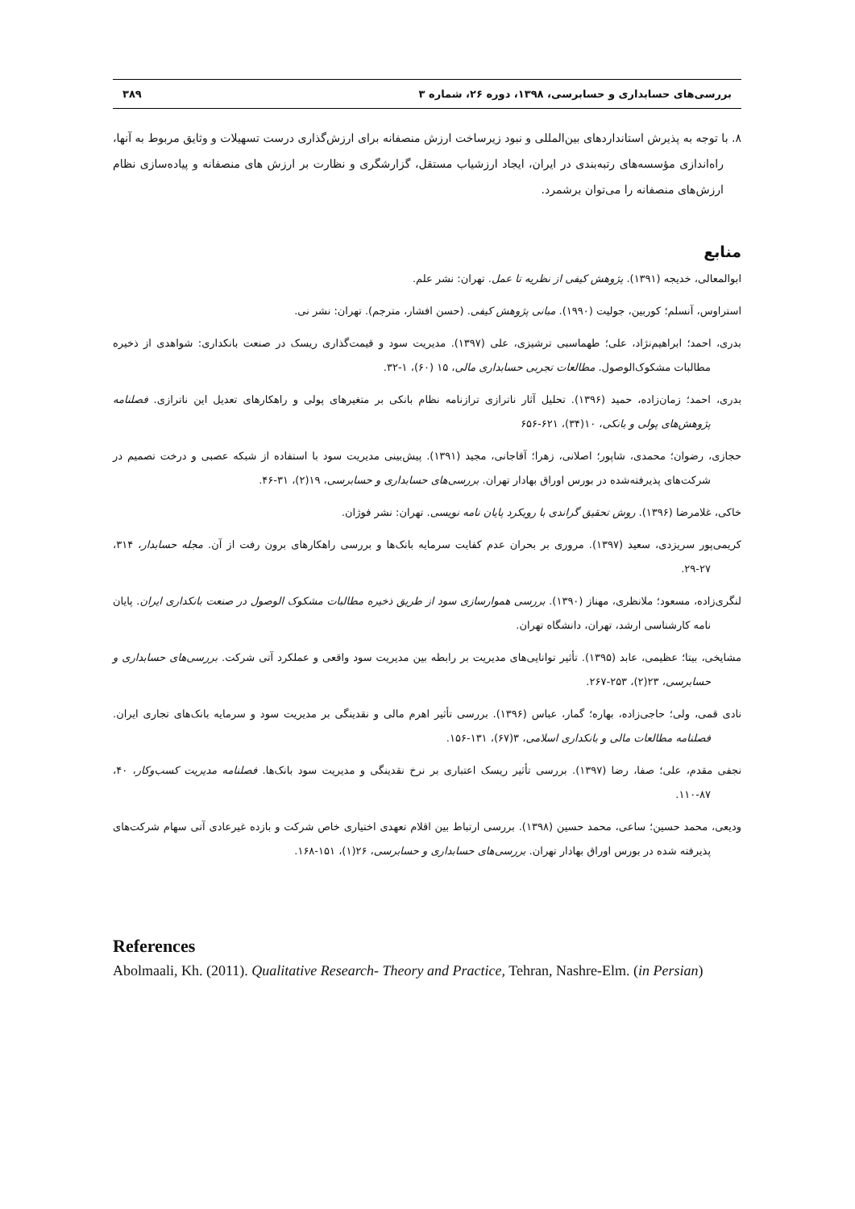بررسی‌های حسابداری و حسابرسی، ۱۳۹۸، دوره ۲۶، شماره ۳ ۳۸۹
۸. با توجه به پذیرش استانداردهای بین‌المللی و نبود زیرساخت ارزش منصفانه برای ارزش‌گذاری درست تسهیلات و وثایق مربوط به آنها، راه‌اندازی مؤسسه‌های رتبه‌بندی در ایران، ایجاد ارزشیاب مستقل، گزارشگری و نظارت بر ارزش های منصفانه و پیاده‌سازی نظام ارزش‌های منصفانه را می‌توان برشمرد.
منابع
ابوالمعالی، خدیجه (۱۳۹۱). پژوهش کیفی از نظریه تا عمل. تهران: نشر علم.
استراوس، آنسلم؛ کوربین، جولیت (۱۹۹۰). مبانی پژوهش کیفی. (حسن افشار، مترجم). تهران: نشر نی.
بدری، احمد؛ ابراهیم‌نژاد، علی؛ طهماسبی ترشیزی، علی (۱۳۹۷). مدیریت سود و قیمت‌گذاری ریسک در صنعت بانکداری: شواهدی از ذخیره مطالبات مشکوک‌الوصول. مطالعات تجربی حسابداری مالی، ۱۵ (۶۰)، ۱-۳۲.
بدری، احمد؛ زمان‌زاده، حمید (۱۳۹۶). تحلیل آثار ناترازی ترازنامه نظام بانکی بر متغیرهای پولی و راهکارهای تعدیل این ناترازی. فصلنامه پژوهش‌های پولی و بانکی، ۱۰(۳۴)، ۶۲۱-۶۵۶
حجازی، رضوان؛ محمدی، شاپور؛ اصلانی، زهرا؛ آقاجانی، مجید (۱۳۹۱). پیش‌بینی مدیریت سود با استفاده از شبکه عصبی و درخت تصمیم در شرکت‌های پذیرفته‌شده در بورس اوراق بهادار تهران. بررسی‌های حسابداری و حسابرسی، ۱۹(۲)، ۳۱-۴۶.
خاکی، غلامرضا (۱۳۹۶). روش تحقیق گراندی با رویکرد پایان نامه نویسی. تهران: نشر فوژان.
کریمی‌پور سریزدی، سعید (۱۳۹۷). مروری بر بحران عدم کفایت سرمایه بانک‌ها و بررسی راهکارهای برون رفت از آن. مجله حسابدار، ۳۱۴، ۲۷-۲۹.
لنگری‌زاده، مسعود؛ ملانظری، مهناز (۱۳۹۰). بررسی هموارسازی سود از طریق ذخیره مطالبات مشکوک الوصول در صنعت بانکداری ایران. پایان نامه کارشناسی ارشد، تهران، دانشگاه تهران.
مشایخی، بیتا؛ عظیمی، عابد (۱۳۹۵). تأثیر توانایی‌های مدیریت بر رابطه بین مدیریت سود واقعی و عملکرد آتی شرکت. بررسی‌های حسابداری و حسابرسی، ۲۳(۲)، ۲۵۳-۲۶۷.
نادی قمی، ولی؛ حاجی‌زاده، بهاره؛ گمار، عباس (۱۳۹۶). بررسی تأثیر اهرم مالی و نقدینگی بر مدیریت سود و سرمایه بانک‌های تجاری ایران. فصلنامه مطالعات مالی و بانکداری اسلامی، ۳(۶۷)، ۱۳۱-۱۵۶.
نجفی مقدم، علی؛ صفا، رضا (۱۳۹۷). بررسی تأثیر ریسک اعتباری بر نرخ نقدینگی و مدیریت سود بانک‌ها. فصلنامه مدیریت کسب‌وکار، ۴۰، ۸۷-۱۱۰.
ودیعی، محمد حسین؛ ساعی، محمد حسین (۱۳۹۸). بررسی ارتباط بین اقلام تعهدی اختیاری خاص شرکت و بازده غیرعادی آتی سهام شرکت‌های پذیرفته شده در بورس اوراق بهادار تهران. بررسی‌های حسابداری و حسابرسی، ۲۶(۱)، ۱۵۱-۱۶۸.
References
Abolmaali, Kh. (2011). Qualitative Research- Theory and Practice, Tehran, Nashre-Elm. (in Persian)